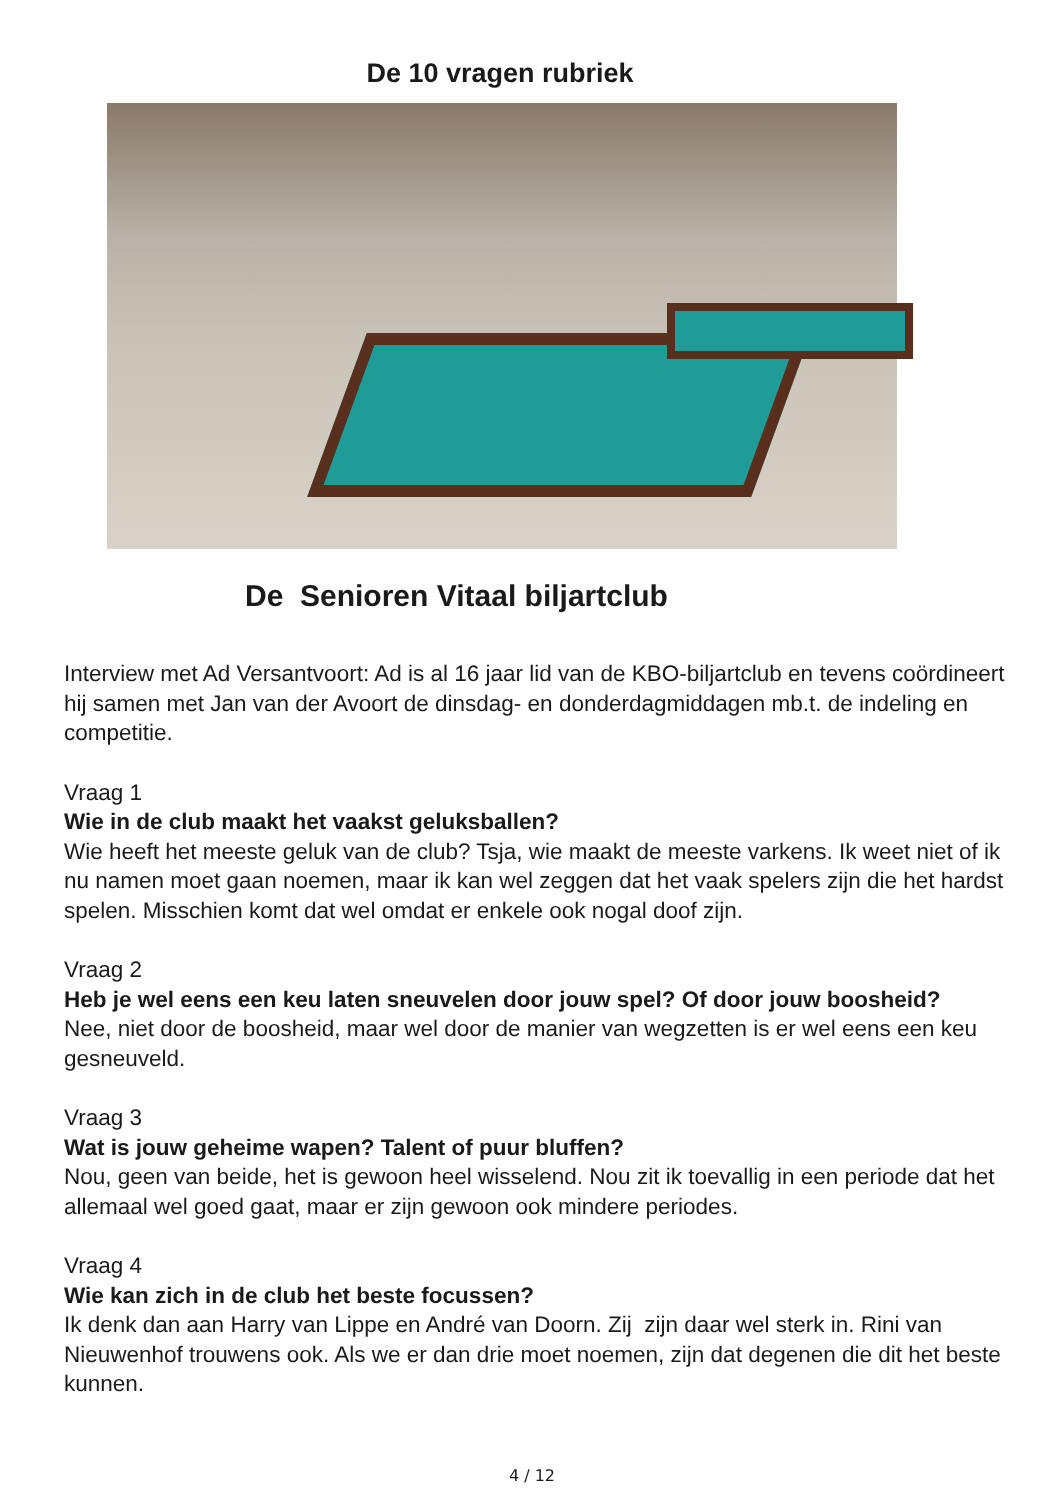De 10 vragen rubriek
De Senioren Vitaal biljartclub
Interview met Ad Versantvoort: Ad is al 16 jaar lid van de KBO-biljartclub en tevens coördineert hij samen met Jan van der Avoort de dinsdag- en donderdagmiddagen mb.t. de indeling en competitie.
Vraag 1
Wie in de club maakt het vaakst geluksballen?
Wie heeft het meeste geluk van de club? Tsja, wie maakt de meeste varkens. Ik weet niet of ik nu namen moet gaan noemen, maar ik kan wel zeggen dat het vaak spelers zijn die het hardst spelen. Misschien komt dat wel omdat er enkele ook nogal doof zijn.
Vraag 2
Heb je wel eens een keu laten sneuvelen door jouw spel? Of door jouw boosheid?
Nee, niet door de boosheid, maar wel door de manier van wegzetten is er wel eens een keu gesneuveld.
Vraag 3
Wat is jouw geheime wapen? Talent of puur bluffen?
Nou, geen van beide, het is gewoon heel wisselend. Nou zit ik toevallig in een periode dat het allemaal wel goed gaat, maar er zijn gewoon ook mindere periodes.
Vraag 4
Wie kan zich in de club het beste focussen?
Ik denk dan aan Harry van Lippe en André van Doorn. Zij zijn daar wel sterk in. Rini van Nieuwenhof trouwens ook. Als we er dan drie moet noemen, zijn dat degenen die dit het beste kunnen.
4 / 12